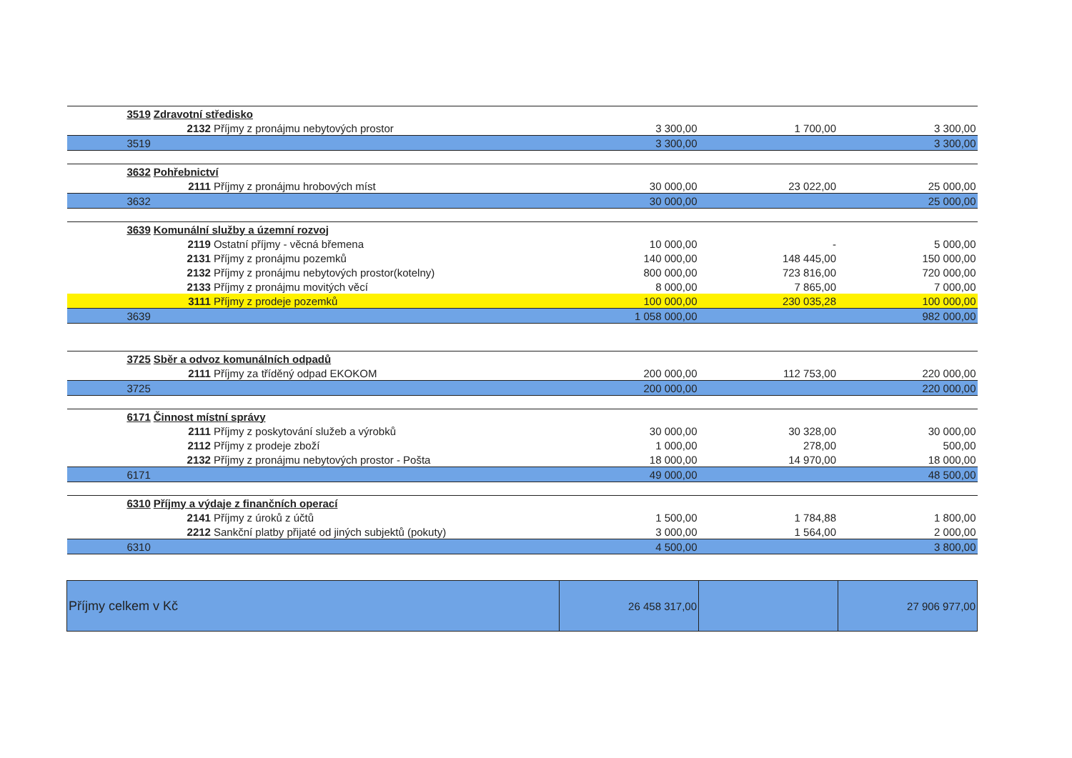| 3519 | Zdravotní středisko | | | | |
| | 2132 | Příjmy z pronájmu nebytových prostor | 3 300,00 | 1 700,00 | 3 300,00 |
| 3519 | | | 3 300,00 | | 3 300,00 |
| 3632 | Pohřebnictví | | | | |
| | 2111 | Příjmy z pronájmu hrobových míst | 30 000,00 | 23 022,00 | 25 000,00 |
| 3632 | | | 30 000,00 | | 25 000,00 |
| 3639 | Komunální služby a územní rozvoj | | | | |
| | 2119 | Ostatní příjmy - věcná břemena | 10 000,00 | - | 5 000,00 |
| | 2131 | Příjmy z pronájmu pozemků | 140 000,00 | 148 445,00 | 150 000,00 |
| | 2132 | Příjmy z pronájmu nebytových prostor(kotelny) | 800 000,00 | 723 816,00 | 720 000,00 |
| | 2133 | Příjmy z pronájmu movitých věcí | 8 000,00 | 7 865,00 | 7 000,00 |
| | 3111 | Příjmy z prodeje pozemků | 100 000,00 | 230 035,28 | 100 000,00 |
| 3639 | | | 1 058 000,00 | | 982 000,00 |
| 3725 | Sběr a odvoz komunálních odpadů | | | | |
| | 2111 | Příjmy za tříděný odpad EKOKOM | 200 000,00 | 112 753,00 | 220 000,00 |
| 3725 | | | 200 000,00 | | 220 000,00 |
| 6171 | Činnost místní správy | | | | |
| | 2111 | Příjmy z poskytování služeb a výrobků | 30 000,00 | 30 328,00 | 30 000,00 |
| | 2112 | Příjmy z prodeje zboží | 1 000,00 | 278,00 | 500,00 |
| | 2132 | Příjmy z pronájmu nebytových prostor - Pošta | 18 000,00 | 14 970,00 | 18 000,00 |
| 6171 | | | 49 000,00 | | 48 500,00 |
| 6310 | Příjmy a výdaje z finančních operací | | | | |
| | 2141 | Příjmy z úroků z účtů | 1 500,00 | 1 784,88 | 1 800,00 |
| | 2212 | Sankční platby přijaté od jiných subjektů (pokuty) | 3 000,00 | 1 564,00 | 2 000,00 |
| 6310 | | | 4 500,00 | | 3 800,00 |
| Příjmy celkem v Kč | | | 26 458 317,00 | | 27 906 977,00 |